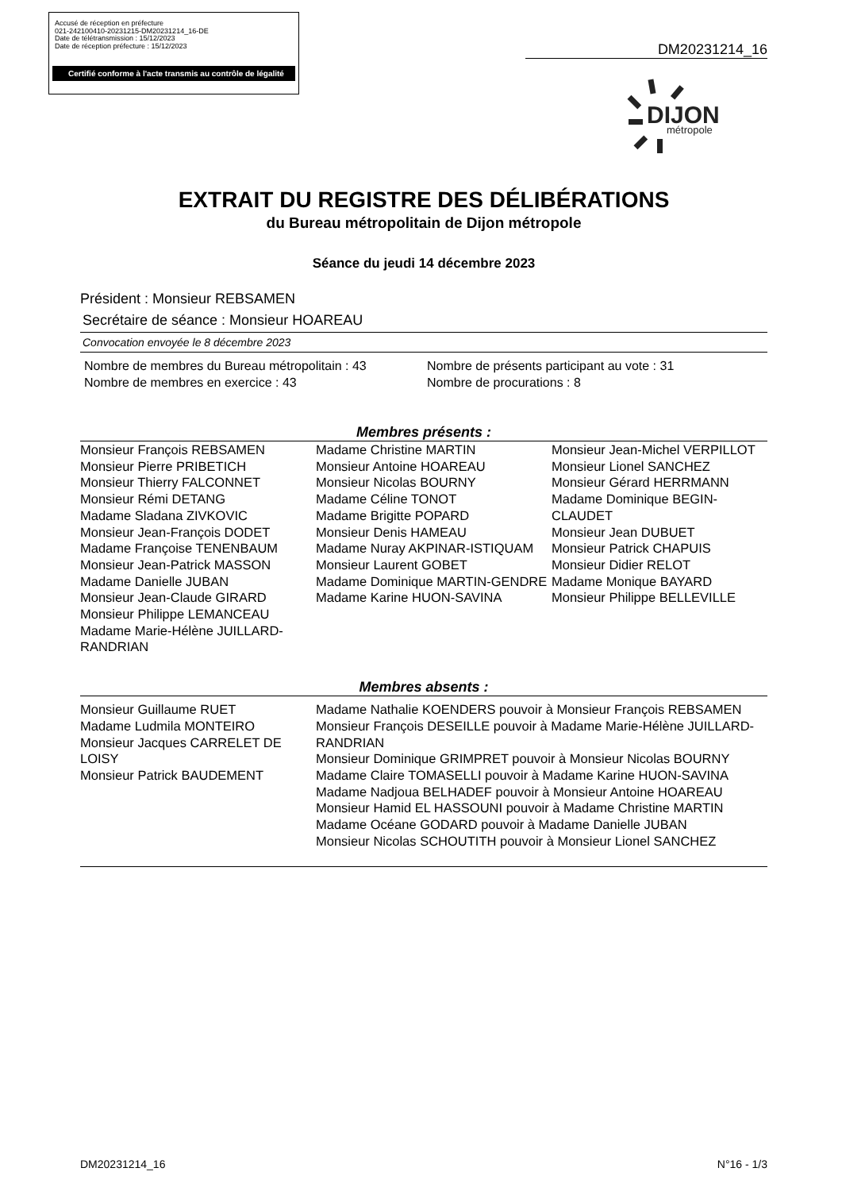Accusé de réception en préfecture
021-242100410-20231215-DM20231214_16-DE
Date de télétransmission : 15/12/2023
Date de réception préfecture : 15/12/2023
Certifié conforme à l'acte transmis au contrôle de légalité
DM20231214_16
DIJON
métropole
EXTRAIT DU REGISTRE DES DÉLIBÉRATIONS
du Bureau métropolitain de Dijon métropole
Séance du jeudi 14 décembre 2023
Président : Monsieur REBSAMEN
Secrétaire de séance : Monsieur HOAREAU
Convocation envoyée le 8 décembre 2023
Nombre de membres du Bureau métropolitain : 43
Nombre de membres en exercice : 43
Nombre de présents participant au vote : 31
Nombre de procurations : 8
Membres présents :
Monsieur François REBSAMEN
Monsieur Pierre PRIBETICH
Monsieur Thierry FALCONNET
Monsieur Rémi DETANG
Madame Sladana ZIVKOVIC
Monsieur Jean-François DODET
Madame Françoise TENENBAUM
Monsieur Jean-Patrick MASSON
Madame Danielle JUBAN
Monsieur Jean-Claude GIRARD
Monsieur Philippe LEMANCEAU
Madame Marie-Hélène JUILLARD-RANDRIAN
Madame Christine MARTIN
Monsieur Antoine HOAREAU
Monsieur Nicolas BOURNY
Madame Céline TONOT
Madame Brigitte POPARD
Monsieur Denis HAMEAU
Madame Nuray AKPINAR-ISTIQUAM
Monsieur Laurent GOBET
Madame Dominique MARTIN-GENDRE
Madame Karine HUON-SAVINA
Monsieur Jean-Michel VERPILLOT
Monsieur Lionel SANCHEZ
Monsieur Gérard HERRMANN
Madame Dominique BEGIN-CLAUDET
Monsieur Jean DUBUET
Monsieur Patrick CHAPUIS
Monsieur Didier RELOT
Madame Monique BAYARD
Monsieur Philippe BELLEVILLE
Membres absents :
Monsieur Guillaume RUET
Madame Ludmila MONTEIRO
Monsieur Jacques CARRELET DE LOISY
Monsieur Patrick BAUDEMENT
Madame Nathalie KOENDERS pouvoir à Monsieur François REBSAMEN
Monsieur François DESEILLE pouvoir à Madame Marie-Hélène JUILLARD-RANDRIAN
Monsieur Dominique GRIMPRET pouvoir à Monsieur Nicolas BOURNY
Madame Claire TOMASELLI pouvoir à Madame Karine HUON-SAVINA
Madame Nadjoua BELHADEF pouvoir à Monsieur Antoine HOAREAU
Monsieur Hamid EL HASSOUNI pouvoir à Madame Christine MARTIN
Madame Océane GODARD pouvoir à Madame Danielle JUBAN
Monsieur Nicolas SCHOUTITH pouvoir à Monsieur Lionel SANCHEZ
DM20231214_16 N°16 - 1/3